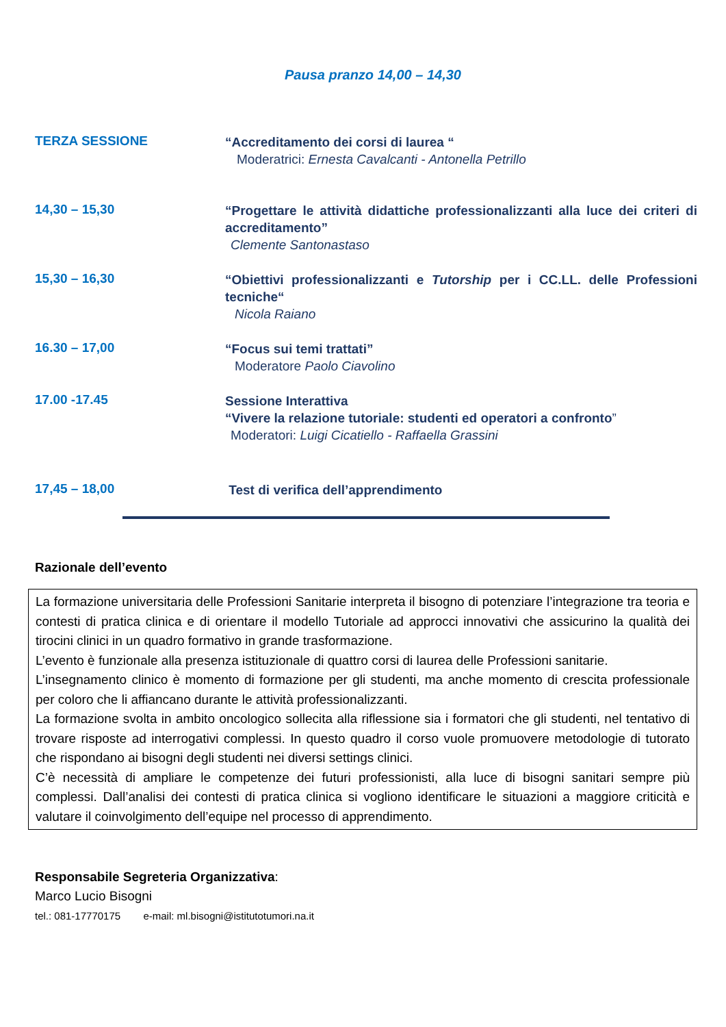Pausa pranzo 14,00 – 14,30
TERZA SESSIONE
“Accreditamento dei corsi di laurea “
Moderatrici: Ernesta Cavalcanti - Antonella Petrillo
14,30 – 15,30
“Progettare le attività didattiche professionalizzanti alla luce dei criteri di accreditamento”
Clemente Santonastaso
15,30 – 16,30
“Obiettivi professionalizzanti e Tutorship per i CC.LL. delle Professioni tecniche“
Nicola Raiano
16.30 – 17,00
“Focus sui temi trattati”
Moderatore Paolo Ciavolino
17.00 -17.45
Sessione Interattiva
“Vivere la relazione tutoriale: studenti ed operatori a confronto”
Moderatori: Luigi Cicatiello - Raffaella Grassini
17,45 – 18,00
Test di verifica dell’apprendimento
Razionale dell’evento
La formazione universitaria delle Professioni Sanitarie interpreta il bisogno di potenziare l’integrazione tra teoria e contesti di pratica clinica e di orientare il modello Tutoriale ad approcci innovativi che assicurino la qualità dei tirocini clinici in un quadro formativo in grande trasformazione.
L’evento è funzionale alla presenza istituzionale di quattro corsi di laurea delle Professioni sanitarie.
L’insegnamento clinico è momento di formazione per gli studenti, ma anche momento di crescita professionale per coloro che li affiancano durante le attività professionalizzanti.
La formazione svolta in ambito oncologico sollecita alla riflessione sia i formatori che gli studenti, nel tentativo di trovare risposte ad interrogativi complessi. In questo quadro il corso vuole promuovere metodologie di tutorato che rispondano ai bisogni degli studenti nei diversi settings clinici.
C’è necessità di ampliare le competenze dei futuri professionisti, alla luce di bisogni sanitari sempre più complessi. Dall’analisi dei contesti di pratica clinica si vogliono identificare le situazioni a maggiore criticità e valutare il coinvolgimento dell’equipe nel processo di apprendimento.
Responsabile Segreteria Organizzativa:
Marco Lucio Bisogni
tel.: 081-17770175 e-mail: ml.bisogni@istitutotumori.na.it